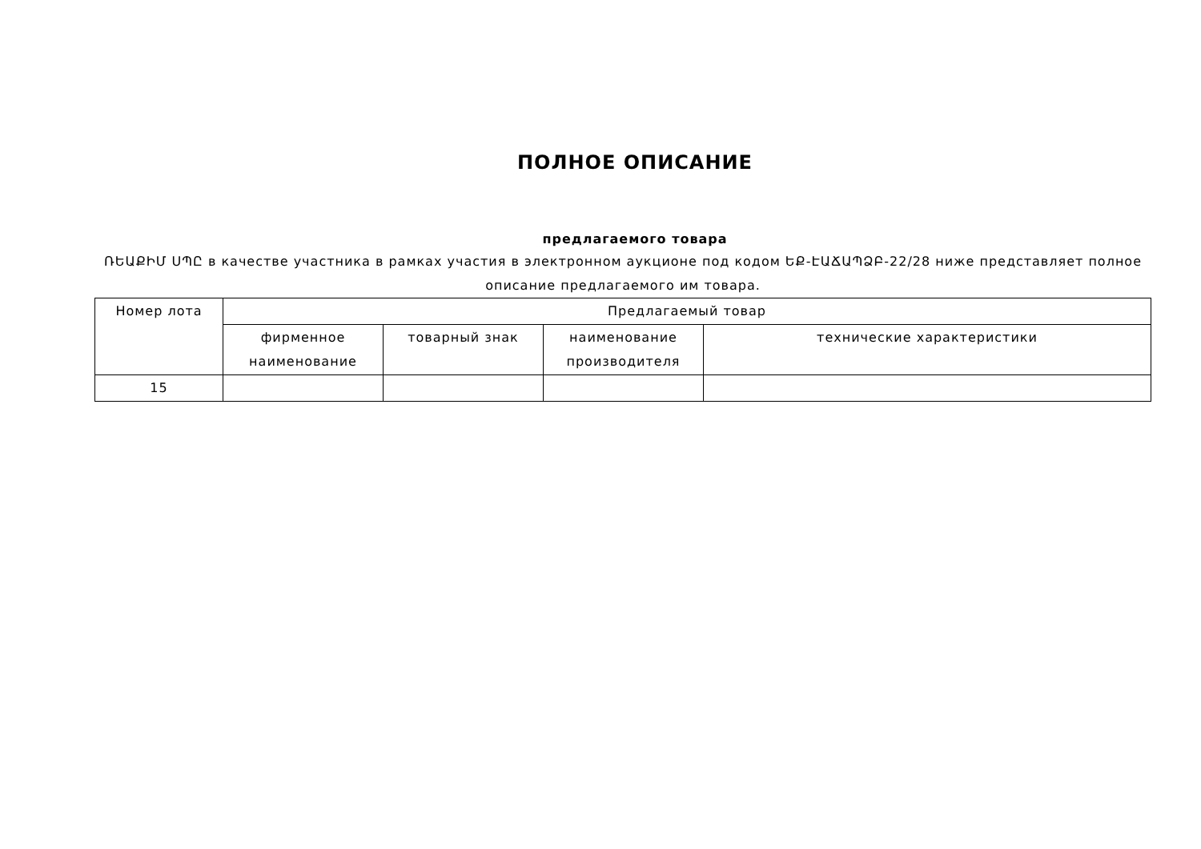ПОЛНОЕ ОПИСАНИЕ
предлагаемого товара
ՌԵԱՔԻՄ ՍՊԸ в качестве участника в рамках участия в электронном аукционе под кодом ԵՔ-ԷԱՃԱՊՁԲ-22/28 ниже представляет полное описание предлагаемого им товара.
| Номер лота | Предлагаемый товар | | | |
| --- | --- | --- | --- | --- |
| | фирменное наименование | товарный знак | наименование производителя | технические характеристики |
| 15 | | | | |